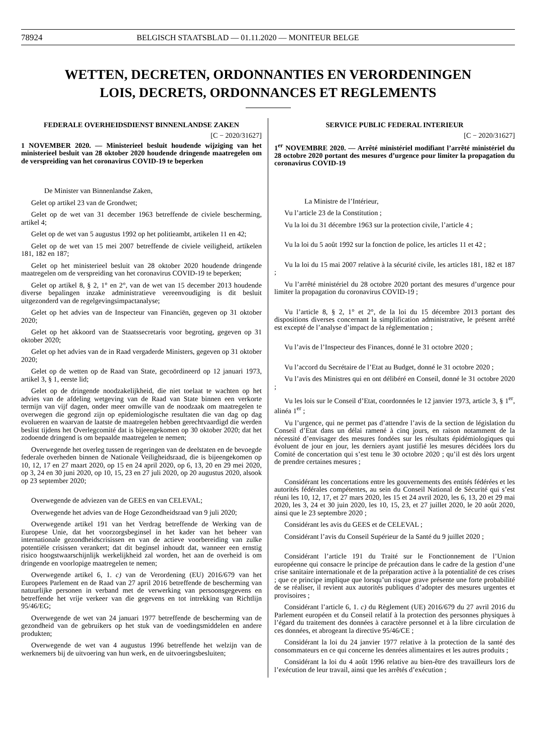78924 BELGISCH STAATSBLAD — 01.11.2020 — MONITEUR BELGE
WETTEN, DECRETEN, ORDONNANTIES EN VERORDENINGEN
LOIS, DECRETS, ORDONNANCES ET REGLEMENTS
FEDERALE OVERHEIDSDIENST BINNENLANDSE ZAKEN
[C − 2020/31627]
1 NOVEMBER 2020. — Ministerieel besluit houdende wijziging van het ministerieel besluit van 28 oktober 2020 houdende dringende maatregelen om de verspreiding van het coronavirus COVID-19 te beperken
De Minister van Binnenlandse Zaken,
Gelet op artikel 23 van de Grondwet;
Gelet op de wet van 31 december 1963 betreffende de civiele bescherming, artikel 4;
Gelet op de wet van 5 augustus 1992 op het politieambt, artikelen 11 en 42;
Gelet op de wet van 15 mei 2007 betreffende de civiele veiligheid, artikelen 181, 182 en 187;
Gelet op het ministerieel besluit van 28 oktober 2020 houdende dringende maatregelen om de verspreiding van het coronavirus COVID-19 te beperken;
Gelet op artikel 8, § 2, 1° en 2°, van de wet van 15 december 2013 houdende diverse bepalingen inzake administratieve vereenvoudiging is dit besluit uitgezonderd van de regelgevingsimpactanalyse;
Gelet op het advies van de Inspecteur van Financiën, gegeven op 31 oktober 2020;
Gelet op het akkoord van de Staatssecretaris voor begroting, gegeven op 31 oktober 2020;
Gelet op het advies van de in Raad vergaderde Ministers, gegeven op 31 oktober 2020;
Gelet op de wetten op de Raad van State, gecoördineerd op 12 januari 1973, artikel 3, § 1, eerste lid;
Gelet op de dringende noodzakelijkheid, die niet toelaat te wachten op het advies van de afdeling wetgeving van de Raad van State binnen een verkorte termijn van vijf dagen, onder meer omwille van de noodzaak om maatregelen te overwegen die gegrond zijn op epidemiologische resultaten die van dag op dag evolueren en waarvan de laatste de maatregelen hebben gerechtvaardigd die werden beslist tijdens het Overlegcomité dat is bijeengekomen op 30 oktober 2020; dat het zodoende dringend is om bepaalde maatregelen te nemen;
Overwegende het overleg tussen de regeringen van de deelstaten en de bevoegde federale overheden binnen de Nationale Veiligheidsraad, die is bijeengekomen op 10, 12, 17 en 27 maart 2020, op 15 en 24 april 2020, op 6, 13, 20 en 29 mei 2020, op 3, 24 en 30 juni 2020, op 10, 15, 23 en 27 juli 2020, op 20 augustus 2020, alsook op 23 september 2020;
Overwegende de adviezen van de GEES en van CELEVAL;
Overwegende het advies van de Hoge Gezondheidsraad van 9 juli 2020;
Overwegende artikel 191 van het Verdrag betreffende de Werking van de Europese Unie, dat het voorzorgsbeginsel in het kader van het beheer van internationale gezondheidscrisissen en van de actieve voorbereiding van zulke potentiële crisissen verankert; dat dit beginsel inhoudt dat, wanneer een ernstig risico hoogstwaarschijnlijk werkelijkheid zal worden, het aan de overheid is om dringende en voorlopige maatregelen te nemen;
Overwegende artikel 6, 1. c) van de Verordening (EU) 2016/679 van het Europees Parlement en de Raad van 27 april 2016 betreffende de bescherming van natuurlijke personen in verband met de verwerking van persoonsgegevens en betreffende het vrije verkeer van die gegevens en tot intrekking van Richtlijn 95/46/EG;
Overwegende de wet van 24 januari 1977 betreffende de bescherming van de gezondheid van de gebruikers op het stuk van de voedingsmiddelen en andere produkten;
Overwegende de wet van 4 augustus 1996 betreffende het welzijn van de werknemers bij de uitvoering van hun werk, en de uitvoeringsbesluiten;
SERVICE PUBLIC FEDERAL INTERIEUR
[C − 2020/31627]
1<sup>er</sup> NOVEMBRE 2020. — Arrêté ministériel modifiant l’arrêté ministériel du 28 octobre 2020 portant des mesures d’urgence pour limiter la propagation du coronavirus COVID-19
La Ministre de l’Intérieur,
Vu l’article 23 de la Constitution ;
Vu la loi du 31 décembre 1963 sur la protection civile, l’article 4 ;
Vu la loi du 5 août 1992 sur la fonction de police, les articles 11 et 42 ;
Vu la loi du 15 mai 2007 relative à la sécurité civile, les articles 181, 182 et 187 ;
Vu l’arrêté ministériel du 28 octobre 2020 portant des mesures d’urgence pour limiter la propagation du coronavirus COVID-19 ;
Vu l’article 8, § 2, 1° et 2°, de la loi du 15 décembre 2013 portant des dispositions diverses concernant la simplification administrative, le présent arrêté est excepté de l’analyse d’impact de la réglementation ;
Vu l’avis de l’Inspecteur des Finances, donné le 31 octobre 2020 ;
Vu l’accord du Secrétaire de l’Etat au Budget, donné le 31 octobre 2020 ;
Vu l’avis des Ministres qui en ont délibéré en Conseil, donné le 31 octobre 2020 ;
Vu les lois sur le Conseil d’Etat, coordonnées le 12 janvier 1973, article 3, § 1<sup>er</sup>, alinéa 1<sup>er</sup> ;
Vu l’urgence, qui ne permet pas d’attendre l’avis de la section de législation du Conseil d’Etat dans un délai ramené à cinq jours, en raison notamment de la nécessité d’envisager des mesures fondées sur les résultats épidémiologiques qui évoluent de jour en jour, les derniers ayant justifié les mesures décidées lors du Comité de concertation qui s’est tenu le 30 octobre 2020 ; qu’il est dès lors urgent de prendre certaines mesures ;
Considérant les concertations entre les gouvernements des entités fédérées et les autorités fédérales compétentes, au sein du Conseil National de Sécurité qui s’est réuni les 10, 12, 17, et 27 mars 2020, les 15 et 24 avril 2020, les 6, 13, 20 et 29 mai 2020, les 3, 24 et 30 juin 2020, les 10, 15, 23, et 27 juillet 2020, le 20 août 2020, ainsi que le 23 septembre 2020 ;
Considérant les avis du GEES et de CELEVAL ;
Considérant l’avis du Conseil Supérieur de la Santé du 9 juillet 2020 ;
Considérant l’article 191 du Traité sur le Fonctionnement de l’Union européenne qui consacre le principe de précaution dans le cadre de la gestion d’une crise sanitaire internationale et de la préparation active à la potentialité de ces crises ; que ce principe implique que lorsqu’un risque grave présente une forte probabilité de se réaliser, il revient aux autorités publiques d’adopter des mesures urgentes et provisoires ;
Considérant l’article 6, 1. c) du Règlement (UE) 2016/679 du 27 avril 2016 du Parlement européen et du Conseil relatif à la protection des personnes physiques à l’égard du traitement des données à caractère personnel et à la libre circulation de ces données, et abrogeant la directive 95/46/CE ;
Considérant la loi du 24 janvier 1977 relative à la protection de la santé des consommateurs en ce qui concerne les denrées alimentaires et les autres produits ;
Considérant la loi du 4 août 1996 relative au bien-être des travailleurs lors de l’exécution de leur travail, ainsi que les arrêtés d’exécution ;